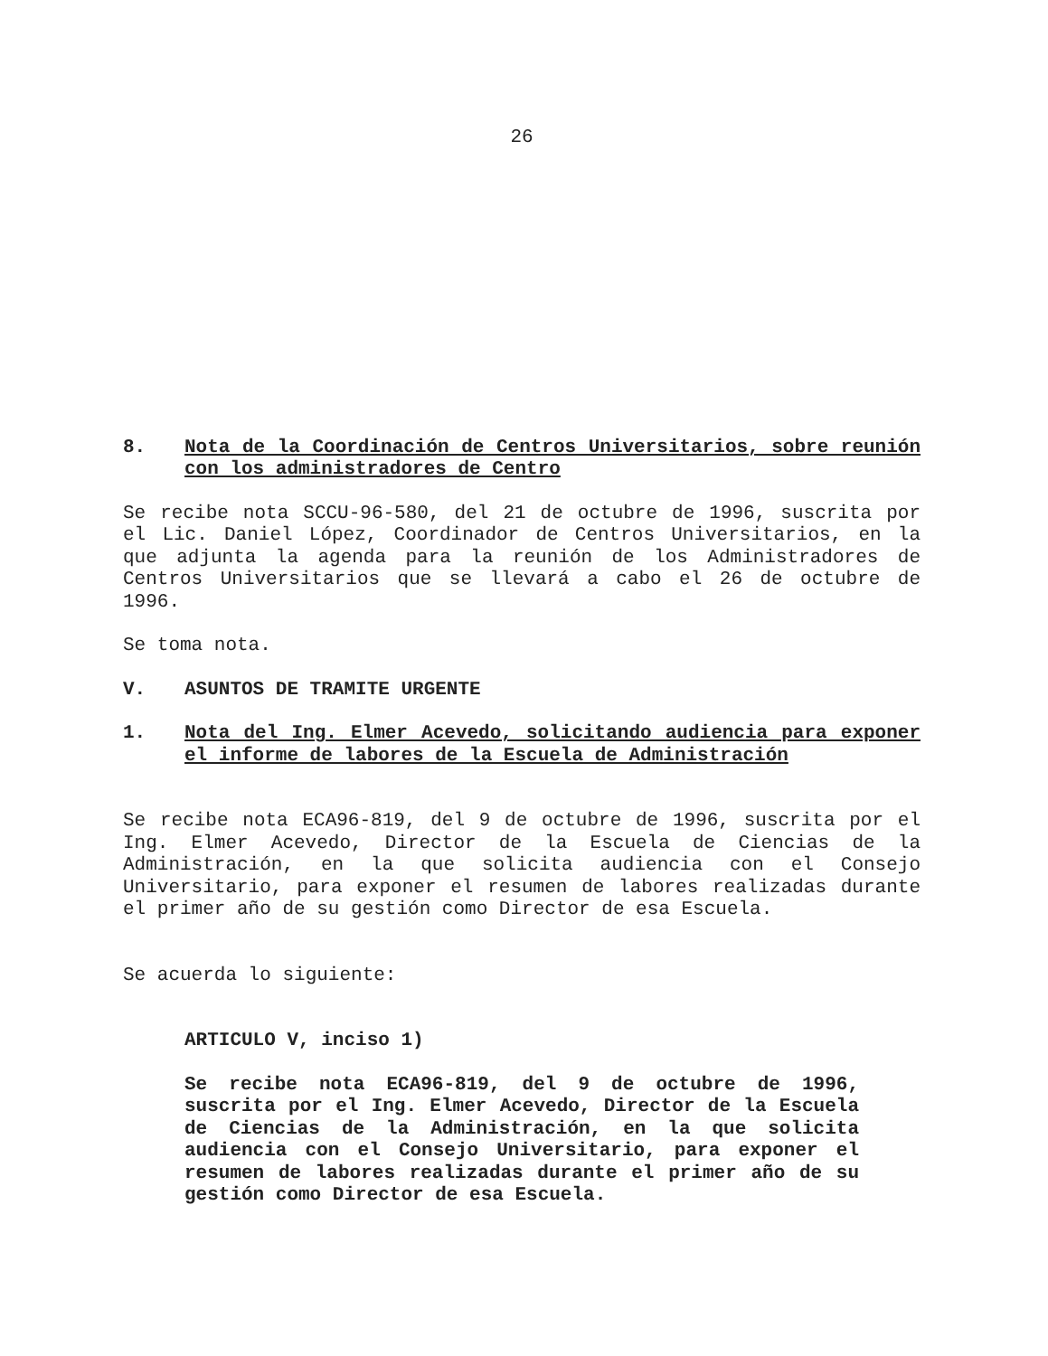26
8. Nota de la Coordinación de Centros Universitarios, sobre reunión con los administradores de Centro
Se recibe nota SCCU-96-580, del 21 de octubre de 1996, suscrita por el Lic. Daniel López, Coordinador de Centros Universitarios, en la que adjunta la agenda para la reunión de los Administradores de Centros Universitarios que se llevará a cabo el 26 de octubre de 1996.
Se toma nota.
V. ASUNTOS DE TRAMITE URGENTE
1. Nota del Ing. Elmer Acevedo, solicitando audiencia para exponer el informe de labores de la Escuela de Administración
Se recibe nota ECA96-819, del 9 de octubre de 1996, suscrita por el Ing. Elmer Acevedo, Director de la Escuela de Ciencias de la Administración, en la que solicita audiencia con el Consejo Universitario, para exponer el resumen de labores realizadas durante el primer año de su gestión como Director de esa Escuela.
Se acuerda lo siguiente:
ARTICULO V, inciso 1)
Se recibe nota ECA96-819, del 9 de octubre de 1996, suscrita por el Ing. Elmer Acevedo, Director de la Escuela de Ciencias de la Administración, en la que solicita audiencia con el Consejo Universitario, para exponer el resumen de labores realizadas durante el primer año de su gestión como Director de esa Escuela.